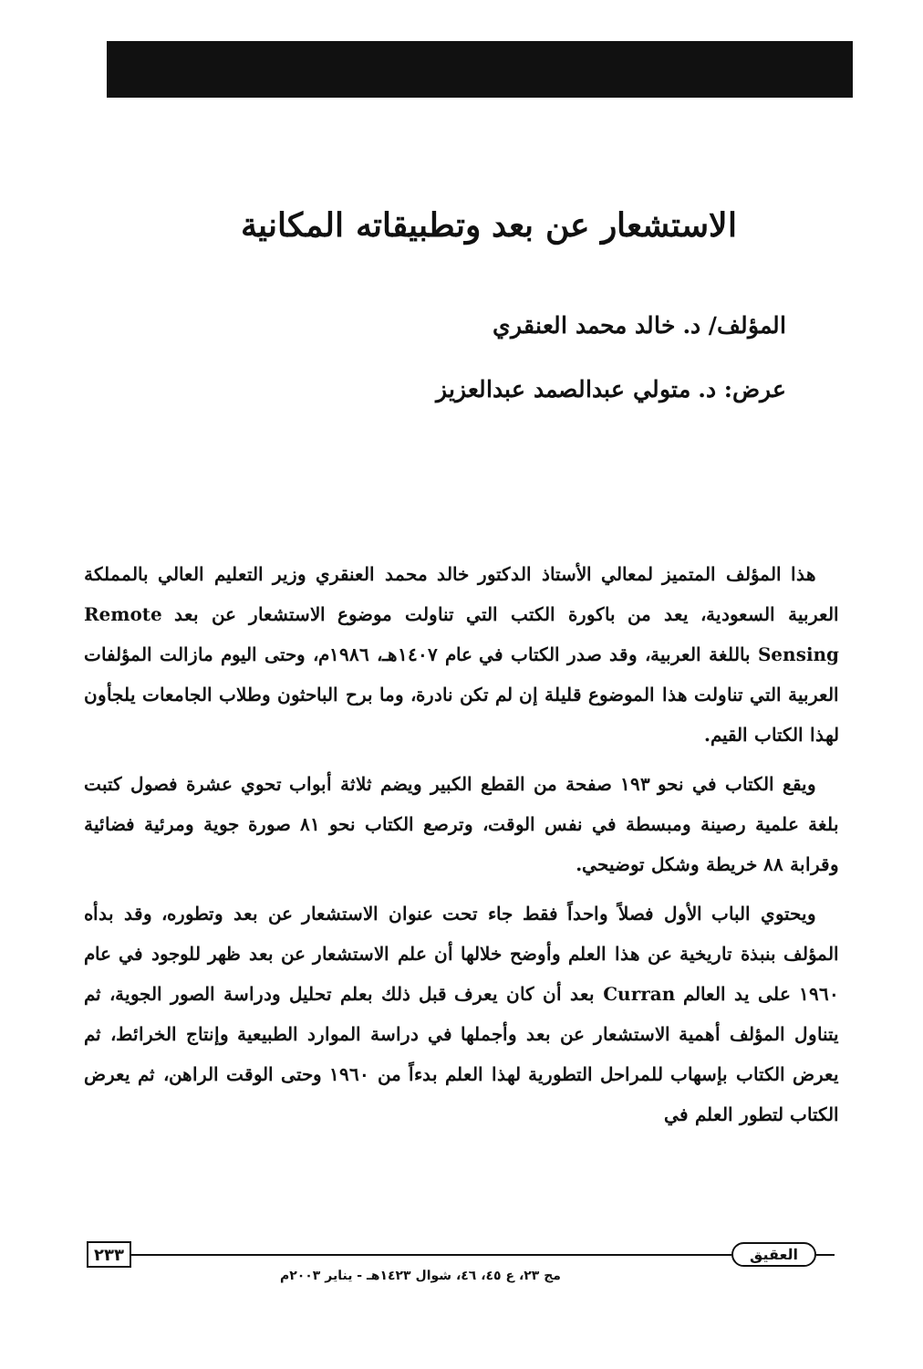الاستشعار عن بعد وتطبيقاته المكانية
المؤلف/ د. خالد محمد العنقري
عرض: د. متولي عبدالصمد عبدالعزيز
هذا المؤلف المتميز لمعالي الأستاذ الدكتور خالد محمد العنقري وزير التعليم العالي بالمملكة العربية السعودية، يعد من باكورة الكتب التي تناولت موضوع الاستشعار عن بعد Remote Sensing باللغة العربية، وقد صدر الكتاب في عام ١٤٠٧هـ، ١٩٨٦م، وحتى اليوم مازالت المؤلفات العربية التي تناولت هذا الموضوع قليلة إن لم تكن نادرة، وما برح الباحثون وطلاب الجامعات يلجأون لهذا الكتاب القيم.
ويقع الكتاب في نحو ١٩٣ صفحة من القطع الكبير ويضم ثلاثة أبواب تحوي عشرة فصول كتبت بلغة علمية رصينة ومبسطة في نفس الوقت، وترصع الكتاب نحو ٨١ صورة جوية ومرئية فضائية وقرابة ٨٨ خريطة وشكل توضيحي.
ويحتوي الباب الأول فصلاً واحداً فقط جاء تحت عنوان الاستشعار عن بعد وتطوره، وقد بدأه المؤلف بنبذة تاريخية عن هذا العلم وأوضح خلالها أن علم الاستشعار عن بعد ظهر للوجود في عام ١٩٦٠ على يد العالم Curran بعد أن كان يعرف قبل ذلك بعلم تحليل ودراسة الصور الجوية، ثم يتناول المؤلف أهمية الاستشعار عن بعد وأجملها في دراسة الموارد الطبيعية وإنتاج الخرائط، ثم يعرض الكتاب بإسهاب للمراحل التطورية لهذا العلم بدءاً من ١٩٦٠ وحتى الوقت الراهن، ثم يعرض الكتاب لتطور العلم في
٢٣٣ العقيق
مج ٢٣، ع ٤٥، ٤٦، شوال ١٤٢٣هـ - يناير ٢٠٠٣م